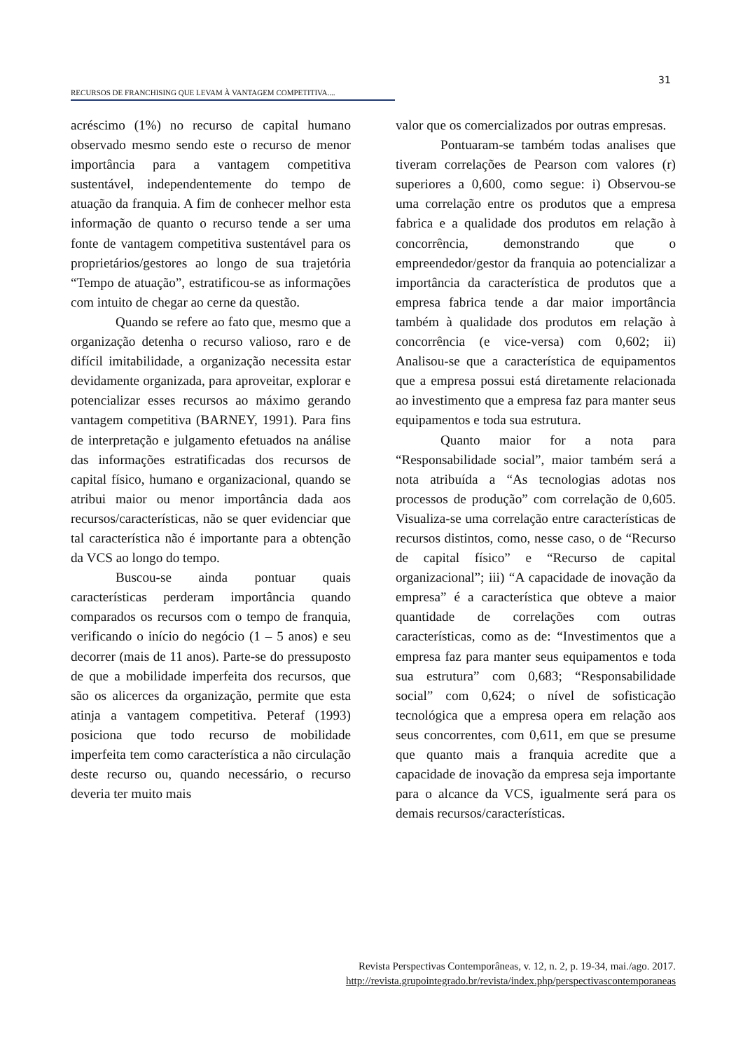31
RECURSOS DE FRANCHISING QUE LEVAM À VANTAGEM COMPETITIVA....
acréscimo (1%) no recurso de capital humano observado mesmo sendo este o recurso de menor importância para a vantagem competitiva sustentável, independentemente do tempo de atuação da franquia. A fim de conhecer melhor esta informação de quanto o recurso tende a ser uma fonte de vantagem competitiva sustentável para os proprietários/gestores ao longo de sua trajetória “Tempo de atuação”, estratificou-se as informações com intuito de chegar ao cerne da questão.
Quando se refere ao fato que, mesmo que a organização detenha o recurso valioso, raro e de difícil imitabilidade, a organização necessita estar devidamente organizada, para aproveitar, explorar e potencializar esses recursos ao máximo gerando vantagem competitiva (BARNEY, 1991). Para fins de interpretação e julgamento efetuados na análise das informações estratificadas dos recursos de capital físico, humano e organizacional, quando se atribui maior ou menor importância dada aos recursos/características, não se quer evidenciar que tal característica não é importante para a obtenção da VCS ao longo do tempo.
Buscou-se ainda pontuar quais características perderam importância quando comparados os recursos com o tempo de franquia, verificando o início do negócio (1 – 5 anos) e seu decorrer (mais de 11 anos). Parte-se do pressuposto de que a mobilidade imperfeita dos recursos, que são os alicerces da organização, permite que esta atinja a vantagem competitiva. Peteraf (1993) posiciona que todo recurso de mobilidade imperfeita tem como característica a não circulação deste recurso ou, quando necessário, o recurso deveria ter muito mais
valor que os comercializados por outras empresas.
Pontuaram-se também todas analises que tiveram correlações de Pearson com valores (r) superiores a 0,600, como segue: i) Observou-se uma correlação entre os produtos que a empresa fabrica e a qualidade dos produtos em relação à concorrência, demonstrando que o empreendedor/gestor da franquia ao potencializar a importância da característica de produtos que a empresa fabrica tende a dar maior importância também à qualidade dos produtos em relação à concorrência (e vice-versa) com 0,602; ii) Analisou-se que a característica de equipamentos que a empresa possui está diretamente relacionada ao investimento que a empresa faz para manter seus equipamentos e toda sua estrutura.
Quanto maior for a nota para “Responsabilidade social”, maior também será a nota atribuída a “As tecnologias adotas nos processos de produção” com correlação de 0,605. Visualiza-se uma correlação entre características de recursos distintos, como, nesse caso, o de “Recurso de capital físico” e “Recurso de capital organizacional”; iii) “A capacidade de inovação da empresa” é a característica que obteve a maior quantidade de correlações com outras características, como as de: “Investimentos que a empresa faz para manter seus equipamentos e toda sua estrutura” com 0,683; “Responsabilidade social” com 0,624; o nível de sofisticação tecnológica que a empresa opera em relação aos seus concorrentes, com 0,611, em que se presume que quanto mais a franquia acredite que a capacidade de inovação da empresa seja importante para o alcance da VCS, igualmente será para os demais recursos/características.
Revista Perspectivas Contemporâneas, v. 12, n. 2, p. 19-34, mai./ago. 2017.
http://revista.grupointegrado.br/revista/index.php/perspectivascontemporaneas